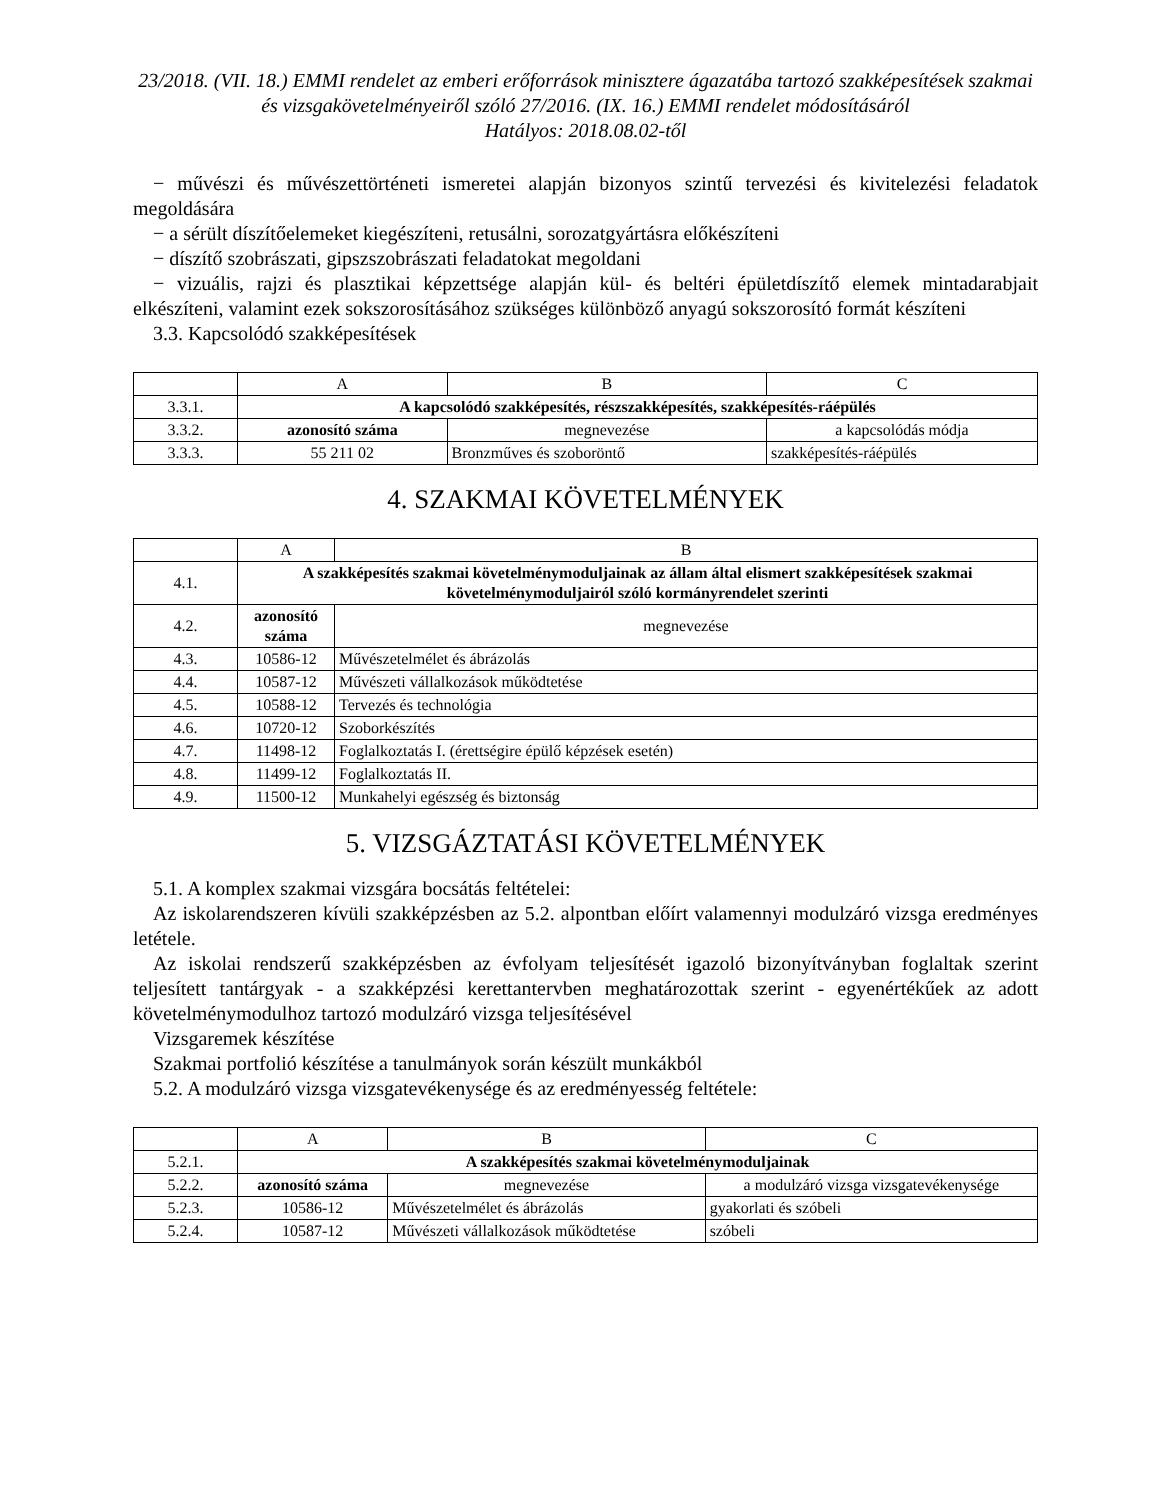23/2018. (VII. 18.) EMMI rendelet az emberi erőforrások minisztere ágazatába tartozó szakképesítések szakmai és vizsgakövetelményeiről szóló 27/2016. (IX. 16.) EMMI rendelet módosításáról
Hatályos: 2018.08.02-től
− művészi és művészettörténeti ismeretei alapján bizonyos szintű tervezési és kivitelezési feladatok megoldására
− a sérült díszítőelemeket kiegészíteni, retusálni, sorozatgyártásra előkészíteni
− díszítő szobrászati, gipszszobrászati feladatokat megoldani
− vizuális, rajzi és plasztikai képzettsége alapján kül- és beltéri épületdíszítő elemek mintadarabjait elkészíteni, valamint ezek sokszorosításához szükséges különböző anyagú sokszorosító formát készíteni
3.3. Kapcsolódó szakképesítések
| | A | B | C |
| 3.3.1. | A kapcsolódó szakképesítés, részszakképesítés, szakképesítés-ráépülés | | |
| 3.3.2. | azonosító száma | megnevezése | a kapcsolódás módja |
| 3.3.3. | 55 211 02 | Bronzműves és szoboröntő | szakképesítés-ráépülés |
4. SZAKMAI KÖVETELMÉNYEK
| | A | B |
| 4.1. | A szakképesítés szakmai követelménymoduljainak az állam által elismert szakképesítések szakmai követelménymoduljairól szóló kormányrendelet szerinti | |
| 4.2. | azonosító száma | megnevezése |
| 4.3. | 10586-12 | Művészetelmélet és ábrázolás |
| 4.4. | 10587-12 | Művészeti vállalkozások működtetése |
| 4.5. | 10588-12 | Tervezés és technológia |
| 4.6. | 10720-12 | Szoborkészítés |
| 4.7. | 11498-12 | Foglalkoztatás I. (érettségire épülő képzések esetén) |
| 4.8. | 11499-12 | Foglalkoztatás II. |
| 4.9. | 11500-12 | Munkahelyi egészség és biztonság |
5. VIZSGÁZTATÁSI KÖVETELMÉNYEK
5.1. A komplex szakmai vizsgára bocsátás feltételei:
Az iskolarendszeren kívüli szakképzésben az 5.2. alpontban előírt valamennyi modulzáró vizsga eredményes letétele.
Az iskolai rendszerű szakképzésben az évfolyam teljesítését igazoló bizonyítványban foglaltak szerint teljesített tantárgyak - a szakképzési kerettantervben meghatározottak szerint - egyenértékűek az adott követelménymodulhoz tartozó modulzáró vizsga teljesítésével
Vizsgaremek készítése
Szakmai portfolió készítése a tanulmányok során készült munkákból
5.2. A modulzáró vizsga vizsgatevékenysége és az eredményesség feltétele:
| | A | B | C |
| 5.2.1. | A szakképesítés szakmai követelménymoduljainak | | |
| 5.2.2. | azonosító száma | megnevezése | a modulzáró vizsga vizsgatevékenysége |
| 5.2.3. | 10586-12 | Művészetelmélet és ábrázolás | gyakorlati és szóbeli |
| 5.2.4. | 10587-12 | Művészeti vállalkozások működtetése | szóbeli |